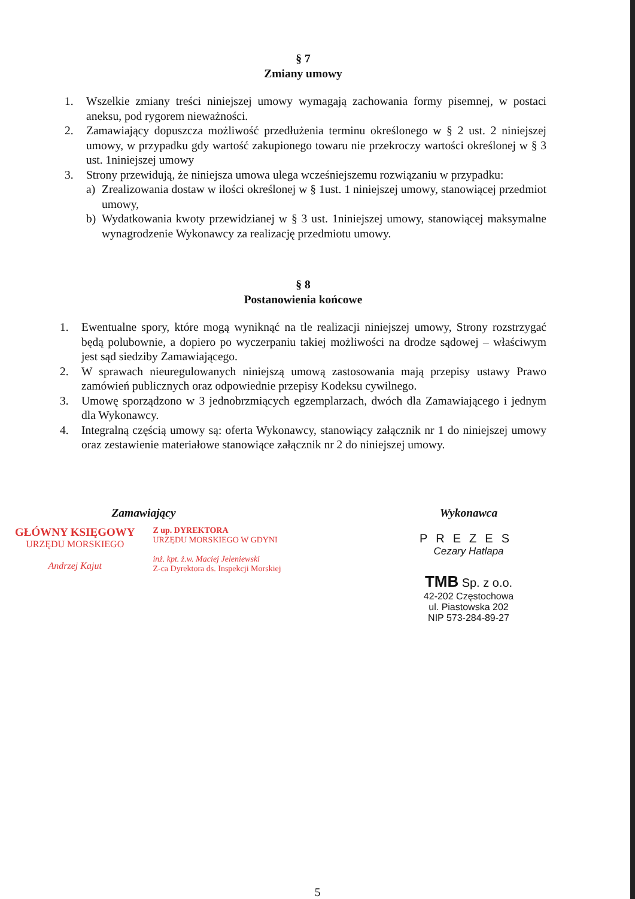§ 7
Zmiany umowy
1. Wszelkie zmiany treści niniejszej umowy wymagają zachowania formy pisemnej, w postaci aneksu, pod rygorem nieważności.
2. Zamawiający dopuszcza możliwość przedłużenia terminu określonego w § 2 ust. 2 niniejszej umowy, w przypadku gdy wartość zakupionego towaru nie przekroczy wartości określonej w § 3 ust. 1niniejszej umowy
3. Strony przewidują, że niniejsza umowa ulega wcześniejszemu rozwiązaniu w przypadku:
a) Zrealizowania dostaw w ilości określonej w § 1ust. 1 niniejszej umowy, stanowiącej przedmiot umowy,
b) Wydatkowania kwoty przewidzianej w § 3 ust. 1niniejszej umowy, stanowiącej maksymalne wynagrodzenie Wykonawcy za realizację przedmiotu umowy.
§ 8
Postanowienia końcowe
1. Ewentualne spory, które mogą wyniknąć na tle realizacji niniejszej umowy, Strony rozstrzygać będą polubownie, a dopiero po wyczerpaniu takiej możliwości na drodze sądowej – właściwym jest sąd siedziby Zamawiającego.
2. W sprawach nieuregulowanych niniejszą umową zastosowania mają przepisy ustawy Prawo zamówień publicznych oraz odpowiednie przepisy Kodeksu cywilnego.
3. Umowę sporządzono w 3 jednobrzmiących egzemplarzach, dwóch dla Zamawiającego i jednym dla Wykonawcy.
4. Integralną częścią umowy są: oferta Wykonawcy, stanowiący załącznik nr 1 do niniejszej umowy oraz zestawienie materiałowe stanowiące załącznik nr 2 do niniejszej umowy.
Zamawiający
GŁÓWNY KSIĘGOWY
URZĘDU MORSKIEGO
Andrzej Kajut
Z up. DYREKTORA
URZĘDU MORSKIEGO W GDYNI
inż. kpt. ż.w. Maciej Jeleniewski
Z-ca Dyrektora ds. Inspekcji Morskiej
Wykonawca
PREZES
Cezary Hatlapa
TMB Sp. z o.o.
42-202 Częstochowa
ul. Piastowska 202
NIP 573-284-89-27
5